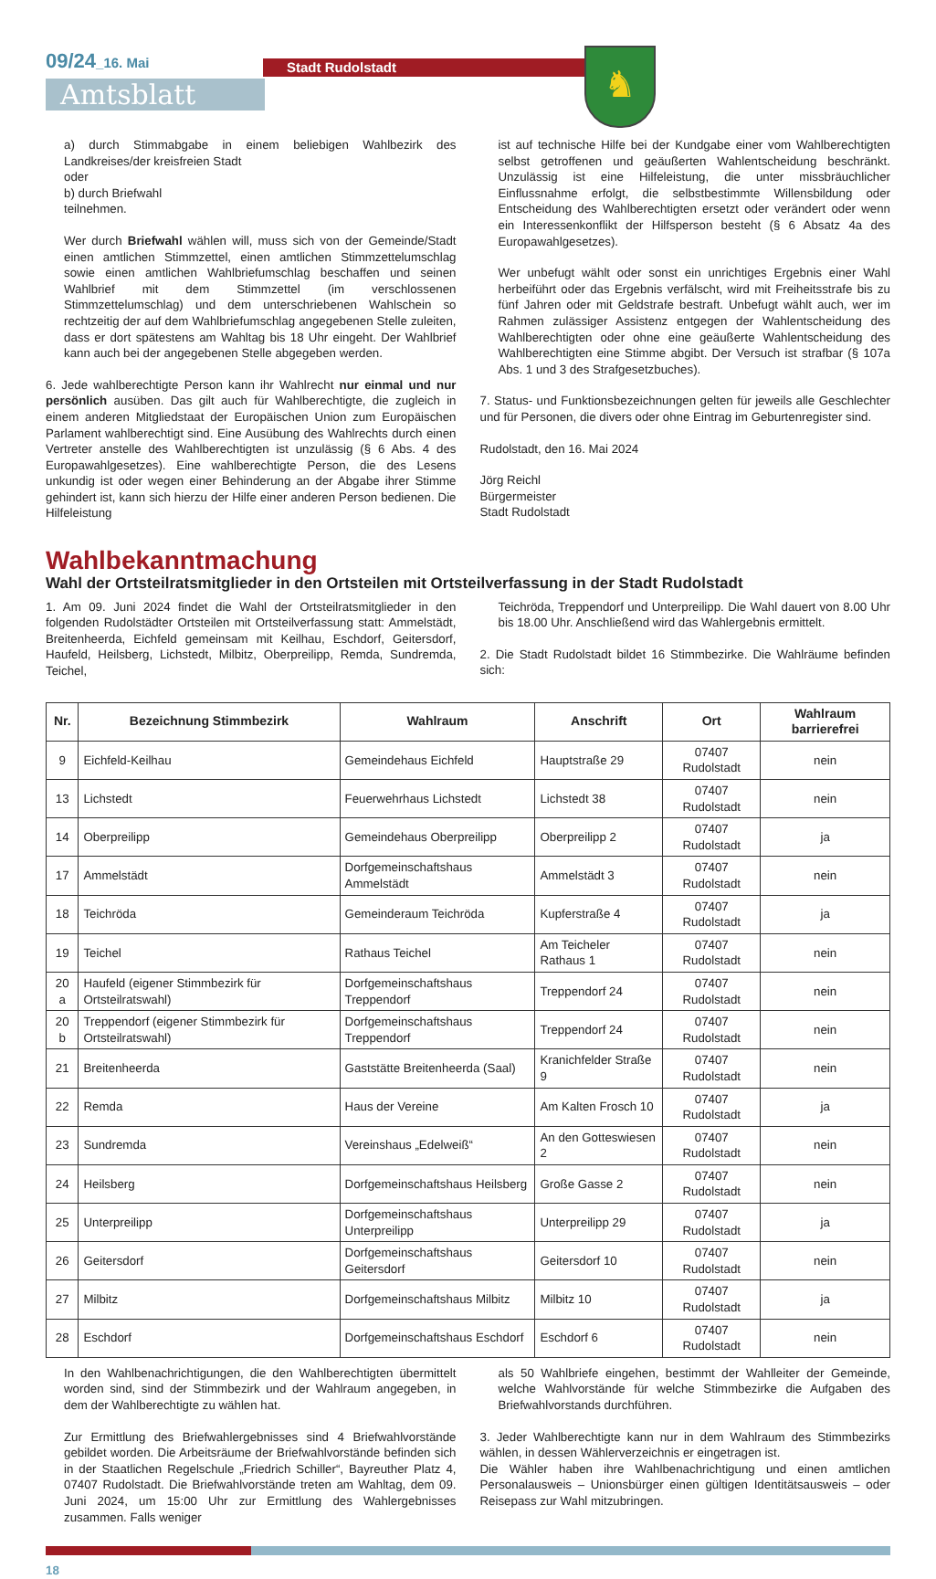09/24_16. Mai Stadt Rudolstadt
Amtsblatt
♞
a) durch Stimmabgabe in einem beliebigen Wahlbezirk des Landkreises/der kreisfreien Stadt
oder
b) durch Briefwahl
teilnehmen.
Wer durch Briefwahl wählen will, muss sich von der Gemeinde/Stadt einen amtlichen Stimmzettel, einen amtlichen Stimmzettelumschlag sowie einen amtlichen Wahlbriefumschlag beschaffen und seinen Wahlbrief mit dem Stimmzettel (im verschlossenen Stimmzettelumschlag) und dem unterschriebenen Wahlschein so rechtzeitig der auf dem Wahlbriefumschlag angegebenen Stelle zuleiten, dass er dort spätestens am Wahltag bis 18 Uhr eingeht. Der Wahlbrief kann auch bei der angegebenen Stelle abgegeben werden.
6. Jede wahlberechtigte Person kann ihr Wahlrecht nur einmal und nur persönlich ausüben. Das gilt auch für Wahlberechtigte, die zugleich in einem anderen Mitgliedstaat der Europäischen Union zum Europäischen Parlament wahlberechtigt sind. Eine Ausübung des Wahlrechts durch einen Vertreter anstelle des Wahlberechtigten ist unzulässig (§ 6 Abs. 4 des Europawahlgesetzes). Eine wahlberechtigte Person, die des Lesens unkundig ist oder wegen einer Behinderung an der Abgabe ihrer Stimme gehindert ist, kann sich hierzu der Hilfe einer anderen Person bedienen. Die Hilfeleistung
ist auf technische Hilfe bei der Kundgabe einer vom Wahlberechtigten selbst getroffenen und geäußerten Wahlentscheidung beschränkt. Unzulässig ist eine Hilfeleistung, die unter missbräuchlicher Einflussnahme erfolgt, die selbstbestimmte Willensbildung oder Entscheidung des Wahlberechtigten ersetzt oder verändert oder wenn ein Interessenkonflikt der Hilfsperson besteht (§ 6 Absatz 4a des Europawahlgesetzes).
Wer unbefugt wählt oder sonst ein unrichtiges Ergebnis einer Wahl herbeiführt oder das Ergebnis verfälscht, wird mit Freiheitsstrafe bis zu fünf Jahren oder mit Geldstrafe bestraft. Unbefugt wählt auch, wer im Rahmen zulässiger Assistenz entgegen der Wahlentscheidung des Wahlberechtigten oder ohne eine geäußerte Wahlentscheidung des Wahlberechtigten eine Stimme abgibt. Der Versuch ist strafbar (§ 107a Abs. 1 und 3 des Strafgesetzbuches).
7. Status- und Funktionsbezeichnungen gelten für jeweils alle Geschlechter und für Personen, die divers oder ohne Eintrag im Geburtenregister sind.
Rudolstadt, den 16. Mai 2024
Jörg Reichl
Bürgermeister
Stadt Rudolstadt
Wahlbekanntmachung
Wahl der Ortsteilratsmitglieder in den Ortsteilen mit Ortsteilverfassung in der Stadt Rudolstadt
1. Am 09. Juni 2024 findet die Wahl der Ortsteilratsmitglieder in den folgenden Rudolstädter Ortsteilen mit Ortsteilverfassung statt: Ammelstädt, Breitenheerda, Eichfeld gemeinsam mit Keilhau, Eschdorf, Geitersdorf, Haufeld, Heilsberg, Lichstedt, Milbitz, Oberpreilipp, Remda, Sundremda, Teichel,
Teichröda, Treppendorf und Unterpreilipp. Die Wahl dauert von 8.00 Uhr bis 18.00 Uhr. Anschließend wird das Wahlergebnis ermittelt.
2. Die Stadt Rudolstadt bildet 16 Stimmbezirke. Die Wahlräume befinden sich:
| Nr. | Bezeichnung Stimmbezirk | Wahlraum | Anschrift | Ort | Wahlraum barrierefrei |
| --- | --- | --- | --- | --- | --- |
| 9 | Eichfeld-Keilhau | Gemeindehaus Eichfeld | Hauptstraße 29 | 07407 Rudolstadt | nein |
| 13 | Lichstedt | Feuerwehrhaus Lichstedt | Lichstedt 38 | 07407 Rudolstadt | nein |
| 14 | Oberpreilipp | Gemeindehaus Oberpreilipp | Oberpreilipp 2 | 07407 Rudolstadt | ja |
| 17 | Ammelstädt | Dorfgemeinschaftshaus Ammelstädt | Ammelstädt 3 | 07407 Rudolstadt | nein |
| 18 | Teichröda | Gemeinderaum Teichröda | Kupferstraße 4 | 07407 Rudolstadt | ja |
| 19 | Teichel | Rathaus Teichel | Am Teicheler Rathaus 1 | 07407 Rudolstadt | nein |
| 20 a | Haufeld (eigener Stimmbezirk für Ortsteilratswahl) | Dorfgemeinschaftshaus Treppendorf | Treppendorf 24 | 07407 Rudolstadt | nein |
| 20 b | Treppendorf (eigener Stimmbezirk für Ortsteilratswahl) | Dorfgemeinschaftshaus Treppendorf | Treppendorf 24 | 07407 Rudolstadt | nein |
| 21 | Breitenheerda | Gaststätte Breitenheerda (Saal) | Kranichfelder Straße 9 | 07407 Rudolstadt | nein |
| 22 | Remda | Haus der Vereine | Am Kalten Frosch 10 | 07407 Rudolstadt | ja |
| 23 | Sundremda | Vereinshaus „Edelweiß“ | An den Gotteswiesen 2 | 07407 Rudolstadt | nein |
| 24 | Heilsberg | Dorfgemeinschaftshaus Heilsberg | Große Gasse 2 | 07407 Rudolstadt | nein |
| 25 | Unterpreilipp | Dorfgemeinschaftshaus Unterpreilipp | Unterpreilipp 29 | 07407 Rudolstadt | ja |
| 26 | Geitersdorf | Dorfgemeinschaftshaus Geitersdorf | Geitersdorf 10 | 07407 Rudolstadt | nein |
| 27 | Milbitz | Dorfgemeinschaftshaus Milbitz | Milbitz 10 | 07407 Rudolstadt | ja |
| 28 | Eschdorf | Dorfgemeinschaftshaus Eschdorf | Eschdorf 6 | 07407 Rudolstadt | nein |
In den Wahlbenachrichtigungen, die den Wahlberechtigten übermittelt worden sind, sind der Stimmbezirk und der Wahlraum angegeben, in dem der Wahlberechtigte zu wählen hat.
Zur Ermittlung des Briefwahlergebnisses sind 4 Briefwahlvorstände gebildet worden. Die Arbeitsräume der Briefwahlvorstände befinden sich in der Staatlichen Regelschule „Friedrich Schiller“, Bayreuther Platz 4, 07407 Rudolstadt. Die Briefwahlvorstände treten am Wahltag, dem 09. Juni 2024, um 15:00 Uhr zur Ermittlung des Wahlergebnisses zusammen. Falls weniger
als 50 Wahlbriefe eingehen, bestimmt der Wahlleiter der Gemeinde, welche Wahlvorstände für welche Stimmbezirke die Aufgaben des Briefwahlvorstands durchführen.
3. Jeder Wahlberechtigte kann nur in dem Wahlraum des Stimmbezirks wählen, in dessen Wählerverzeichnis er eingetragen ist.
Die Wähler haben ihre Wahlbenachrichtigung und einen amtlichen Personalausweis – Unionsbürger einen gültigen Identitätsausweis – oder Reisepass zur Wahl mitzubringen.
18